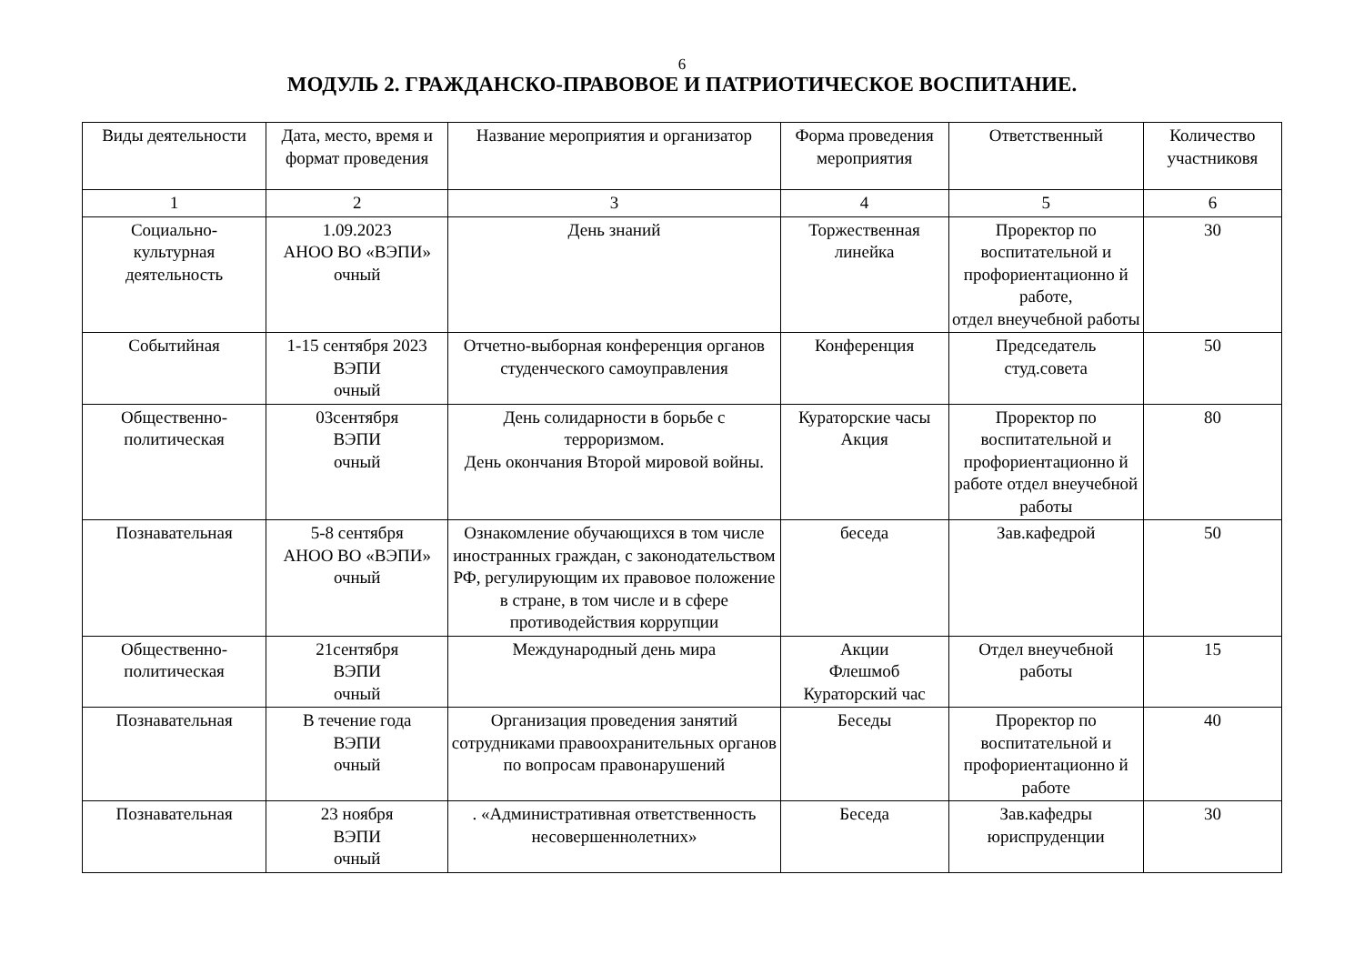6
МОДУЛЬ 2. ГРАЖДАНСКО-ПРАВОВОЕ И ПАТРИОТИЧЕСКОЕ ВОСПИТАНИЕ.
| Виды деятельности | Дата, место, время и формат проведения | Название мероприятия и организатор | Форма проведения мероприятия | Ответственный | Количество участниковя |
| --- | --- | --- | --- | --- | --- |
| 1 | 2 | 3 | 4 | 5 | 6 |
| Социально- культурная деятельность | 1.09.2023 АНОО ВО «ВЭПИ» очный | День знаний | Торжественная линейка | Проректор по воспитательной и профориентационно й работе, отдел внеучебной работы | 30 |
| Событийная | 1-15 сентября 2023 ВЭПИ очный | Отчетно-выборная конференция органов студенческого самоуправления | Конференция | Председатель студ.совета | 50 |
| Общественно- политическая | 03сентября ВЭПИ очный | День солидарности в борьбе с терроризмом. День окончания Второй мировой войны. | Кураторские часы Акция | Проректор по воспитательной и профориентационно й работе отдел внеучебной работы | 80 |
| Познавательная | 5-8 сентября АНОО ВО «ВЭПИ» очный | Ознакомление обучающихся в том числе иностранных граждан, с законодательством РФ, регулирующим их правовое положение в стране, в том числе и в сфере противодействия коррупции | беседа | Зав.кафедрой | 50 |
| Общественно- политическая | 21сентября ВЭПИ очный | Международный день мира | Акции Флешмоб Кураторский час | Отдел внеучебной работы | 15 |
| Познавательная | В течение года ВЭПИ очный | Организация проведения занятий сотрудниками правоохранительных органов по вопросам правонарушений | Беседы | Проректор по воспитательной и профориентационно й работе | 40 |
| Познавательная | 23 ноября ВЭПИ очный | . «Административная ответственность несовершеннолетних» | Беседа | Зав.кафедры юриспруденции | 30 |